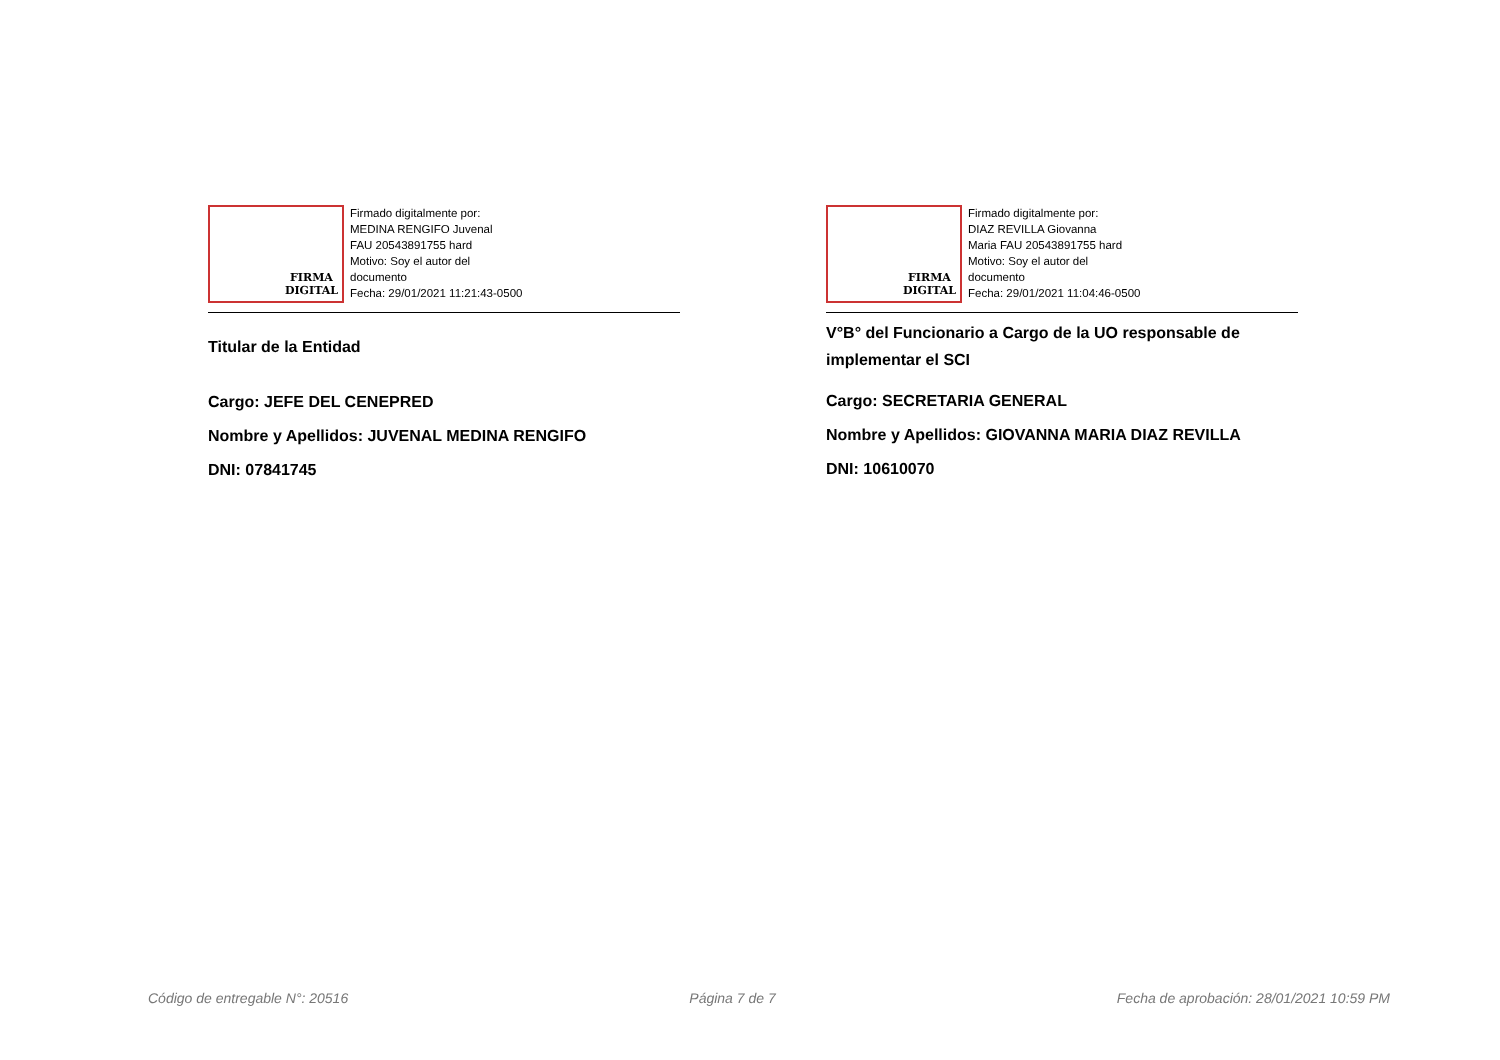FIRMA
DIGITAL
Firmado digitalmente por:
MEDINA RENGIFO Juvenal
FAU 20543891755 hard
Motivo: Soy el autor del
documento
Fecha: 29/01/2021 11:21:43-0500
Titular de la Entidad
Cargo: JEFE DEL CENEPRED
Nombre y Apellidos: JUVENAL MEDINA RENGIFO
DNI: 07841745
FIRMA
DIGITAL
Firmado digitalmente por:
DIAZ REVILLA Giovanna
Maria FAU 20543891755 hard
Motivo: Soy el autor del
documento
Fecha: 29/01/2021 11:04:46-0500
V°B° del Funcionario a Cargo de la UO responsable de implementar el SCI
Cargo: SECRETARIA GENERAL
Nombre y Apellidos: GIOVANNA MARIA DIAZ REVILLA
DNI: 10610070
Código de entregable N°: 20516 Página 7 de 7 Fecha de aprobación: 28/01/2021 10:59 PM